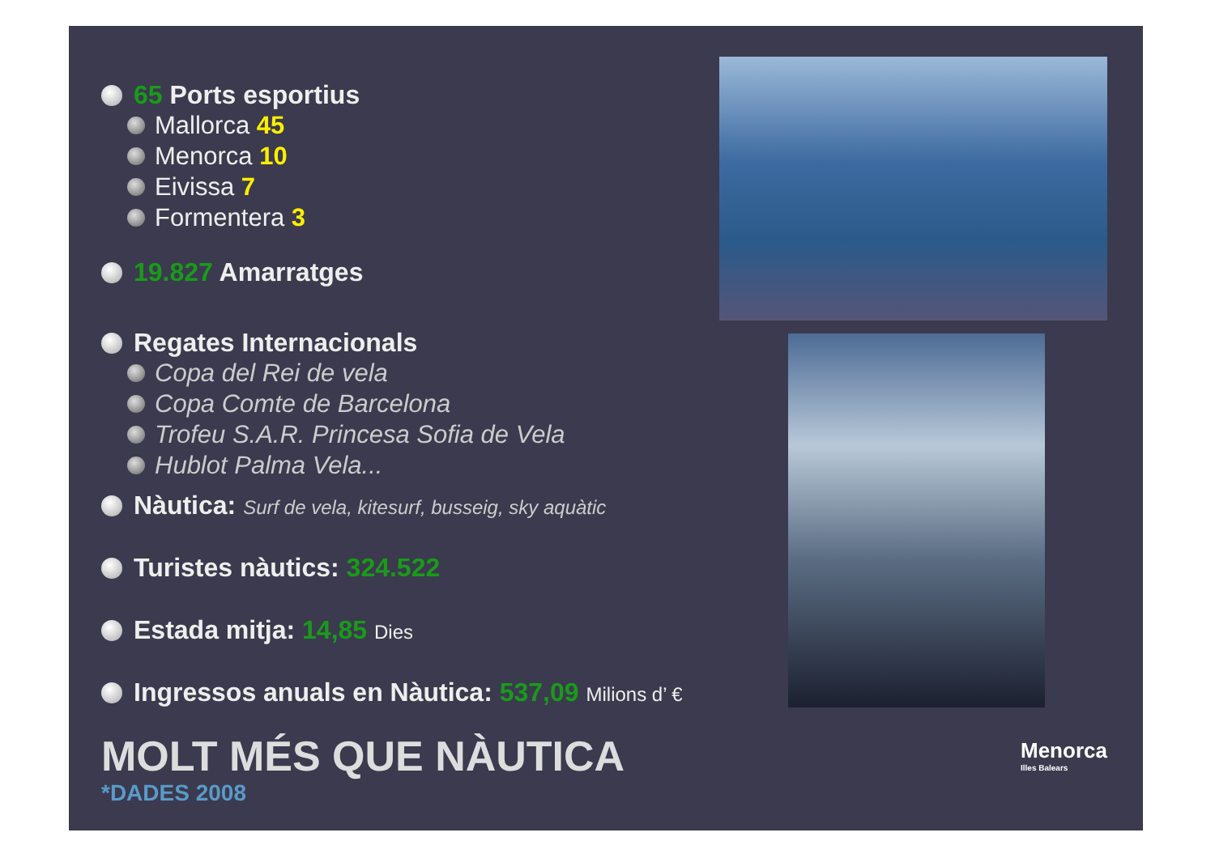65 Ports esportius
Mallorca 45
Menorca 10
Eivissa 7
Formentera 3
19.827 Amarratges
Regates Internacionals
Copa del Rei de vela
Copa Comte de Barcelona
Trofeu S.A.R. Princesa Sofia de Vela
Hublot Palma Vela...
Nàutica: Surf de vela, kitesurf, busseig, sky aquàtic
Turistes nàutics: 324.522
Estada mitja: 14,85 Dies
Ingressos anuals en Nàutica: 537,09 Milions d’ €
MOLT MÉS QUE NÀUTICA
*DADES 2008
Menorca
Illes Balears